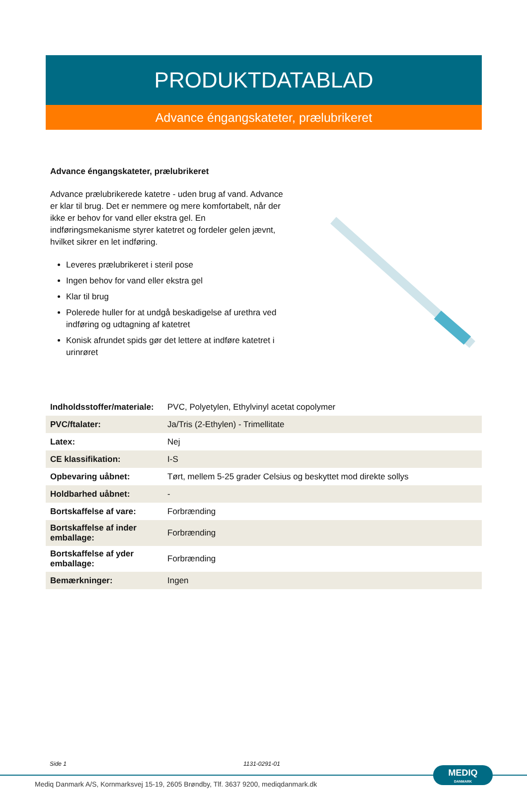PRODUKTDATABLAD
Advance éngangskateter, prælubrikeret
Advance éngangskateter, prælubrikeret
Advance prælubrikerede katetre - uden brug af vand. Advance er klar til brug. Det er nemmere og mere komfortabelt, når der ikke er behov for vand eller ekstra gel. En indføringsmekanisme styrer katetret og fordeler gelen jævnt, hvilket sikrer en let indføring.
Leveres prælubrikeret i steril pose
Ingen behov for vand eller ekstra gel
Klar til brug
Polerede huller for at undgå beskadigelse af urethra ved indføring og udtagning af katetret
Konisk afrundet spids gør det lettere at indføre katetret i urinrøret
| Indholdsstoffer/materiale: | PVC, Polyetylen, Ethylvinyl acetat copolymer |
| PVC/ftalater: | Ja/Tris (2-Ethylen) - Trimellitate |
| Latex: | Nej |
| CE klassifikation: | I-S |
| Opbevaring uåbnet: | Tørt, mellem 5-25 grader Celsius og beskyttet mod direkte sollys |
| Holdbarhed uåbnet: | - |
| Bortskaffelse af vare: | Forbrænding |
| Bortskaffelse af inder emballage: | Forbrænding |
| Bortskaffelse af yder emballage: | Forbrænding |
| Bemærkninger: | Ingen |
Side 1 1131-0291-01
MEDIQ
DANMARK
Mediq Danmark A/S, Kornmarksvej 15-19, 2605 Brøndby, Tlf. 3637 9200, mediqdanmark.dk